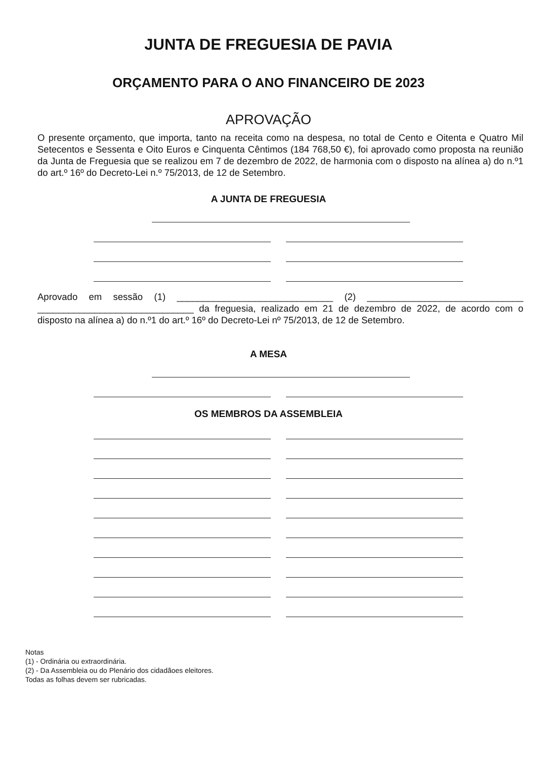JUNTA DE FREGUESIA DE PAVIA
ORÇAMENTO PARA O ANO FINANCEIRO DE 2023
APROVAÇÃO
O presente orçamento, que importa, tanto na receita como na despesa, no total de Cento e Oitenta e Quatro Mil Setecentos e Sessenta e Oito Euros e Cinquenta Cêntimos (184 768,50 €), foi aprovado como proposta na reunião da Junta de Freguesia que se realizou em 7 de dezembro de 2022, de harmonia com o disposto na alínea a) do n.º1 do art.º 16º do Decreto-Lei n.º 75/2013, de 12 de Setembro.
A JUNTA DE FREGUESIA
Aprovado em sessão (1) ______________________________ (2) ______________________________ ______________________________ da freguesia, realizado em 21 de dezembro de 2022, de acordo com o disposto na alínea a) do n.º1 do art.º 16º do Decreto-Lei nº 75/2013, de 12 de Setembro.
A MESA
OS MEMBROS DA ASSEMBLEIA
Notas
(1) - Ordinária ou extraordinária.
(2) - Da Assembleia ou do Plenário dos cidadãoes eleitores.
Todas as folhas devem ser rubricadas.